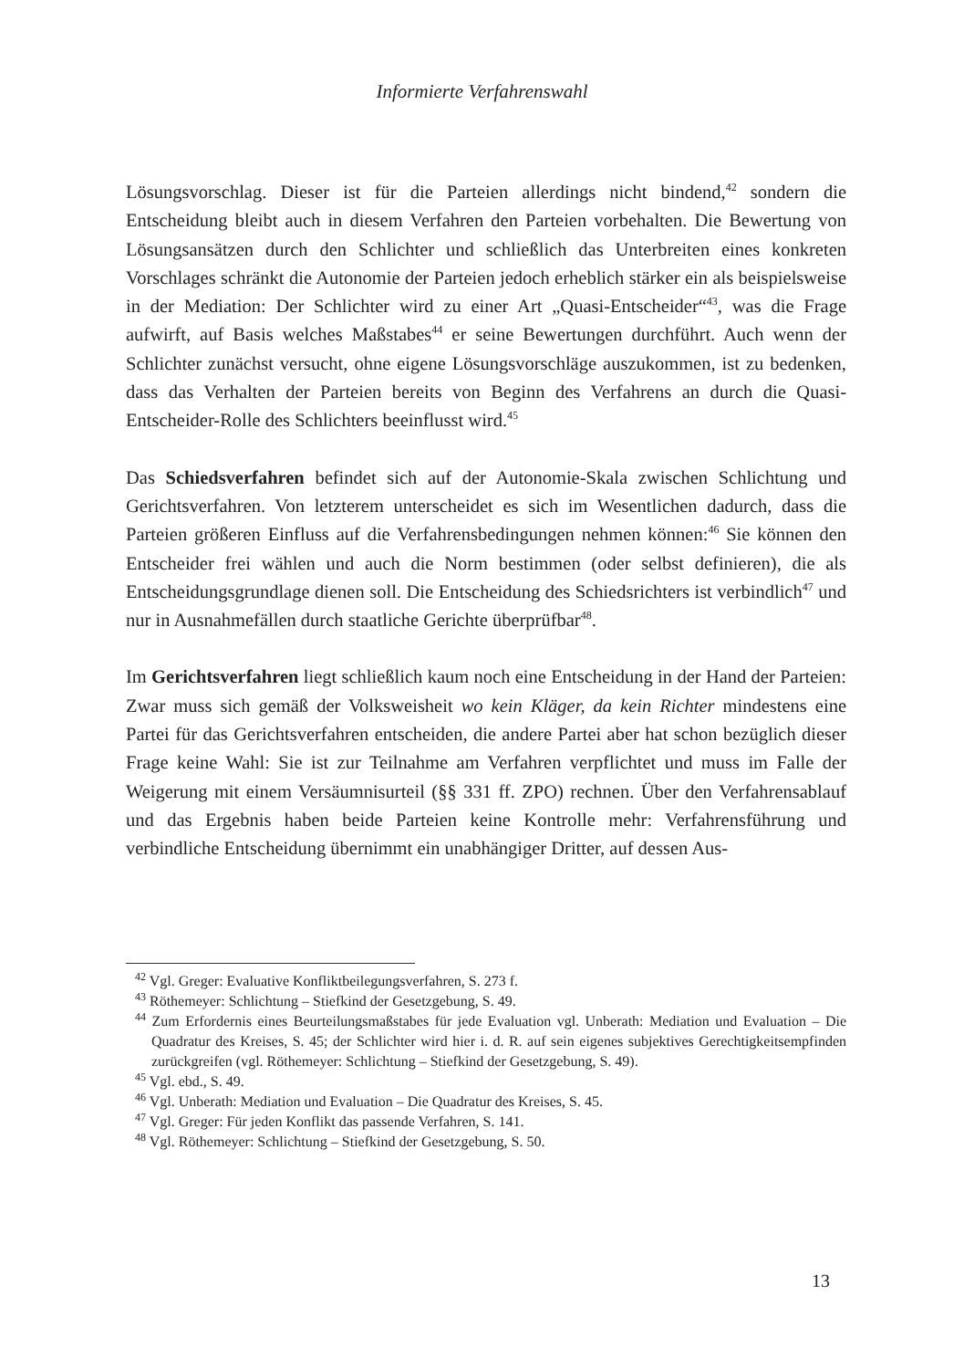Informierte Verfahrenswahl
Lösungsvorschlag. Dieser ist für die Parteien allerdings nicht bindend,<sup>42</sup> sondern die Entscheidung bleibt auch in diesem Verfahren den Parteien vorbehalten. Die Bewertung von Lösungsansätzen durch den Schlichter und schließlich das Unterbreiten eines konkreten Vorschlages schränkt die Autonomie der Parteien jedoch erheblich stärker ein als beispielsweise in der Mediation: Der Schlichter wird zu einer Art „Quasi-Entscheider“<sup>43</sup>, was die Frage aufwirft, auf Basis welches Maßstabes<sup>44</sup> er seine Bewertungen durchführt. Auch wenn der Schlichter zunächst versucht, ohne eigene Lösungsvorschläge auszukommen, ist zu bedenken, dass das Verhalten der Parteien bereits von Beginn des Verfahrens an durch die Quasi-Entscheider-Rolle des Schlichters beeinflusst wird.<sup>45</sup>
Das Schiedsverfahren befindet sich auf der Autonomie-Skala zwischen Schlichtung und Gerichtsverfahren. Von letzterem unterscheidet es sich im Wesentlichen dadurch, dass die Parteien größeren Einfluss auf die Verfahrensbedingungen nehmen können:<sup>46</sup> Sie können den Entscheider frei wählen und auch die Norm bestimmen (oder selbst definieren), die als Entscheidungsgrundlage dienen soll. Die Entscheidung des Schiedsrichters ist verbindlich<sup>47</sup> und nur in Ausnahmefällen durch staatliche Gerichte überprüfbar<sup>48</sup>.
Im Gerichtsverfahren liegt schließlich kaum noch eine Entscheidung in der Hand der Parteien: Zwar muss sich gemäß der Volksweisheit wo kein Kläger, da kein Richter mindestens eine Partei für das Gerichtsverfahren entscheiden, die andere Partei aber hat schon bezüglich dieser Frage keine Wahl: Sie ist zur Teilnahme am Verfahren verpflichtet und muss im Falle der Weigerung mit einem Versäumnisurteil (§§ 331 ff. ZPO) rechnen. Über den Verfahrensablauf und das Ergebnis haben beide Parteien keine Kontrolle mehr: Verfahrensführung und verbindliche Entscheidung übernimmt ein unabhängiger Dritter, auf dessen Aus-
<sup>42</sup> Vgl. Greger: Evaluative Konfliktbeilegungsverfahren, S. 273 f.
<sup>43</sup> Röthemeyer: Schlichtung – Stiefkind der Gesetzgebung, S. 49.
<sup>44</sup> Zum Erfordernis eines Beurteilungsmaßstabes für jede Evaluation vgl. Unberath: Mediation und Evaluation – Die Quadratur des Kreises, S. 45; der Schlichter wird hier i. d. R. auf sein eigenes subjektives Gerechtigkeitsempfinden zurückgreifen (vgl. Röthemeyer: Schlichtung – Stiefkind der Gesetzgebung, S. 49).
<sup>45</sup> Vgl. ebd., S. 49.
<sup>46</sup> Vgl. Unberath: Mediation und Evaluation – Die Quadratur des Kreises, S. 45.
<sup>47</sup> Vgl. Greger: Für jeden Konflikt das passende Verfahren, S. 141.
<sup>48</sup> Vgl. Röthemeyer: Schlichtung – Stiefkind der Gesetzgebung, S. 50.
13